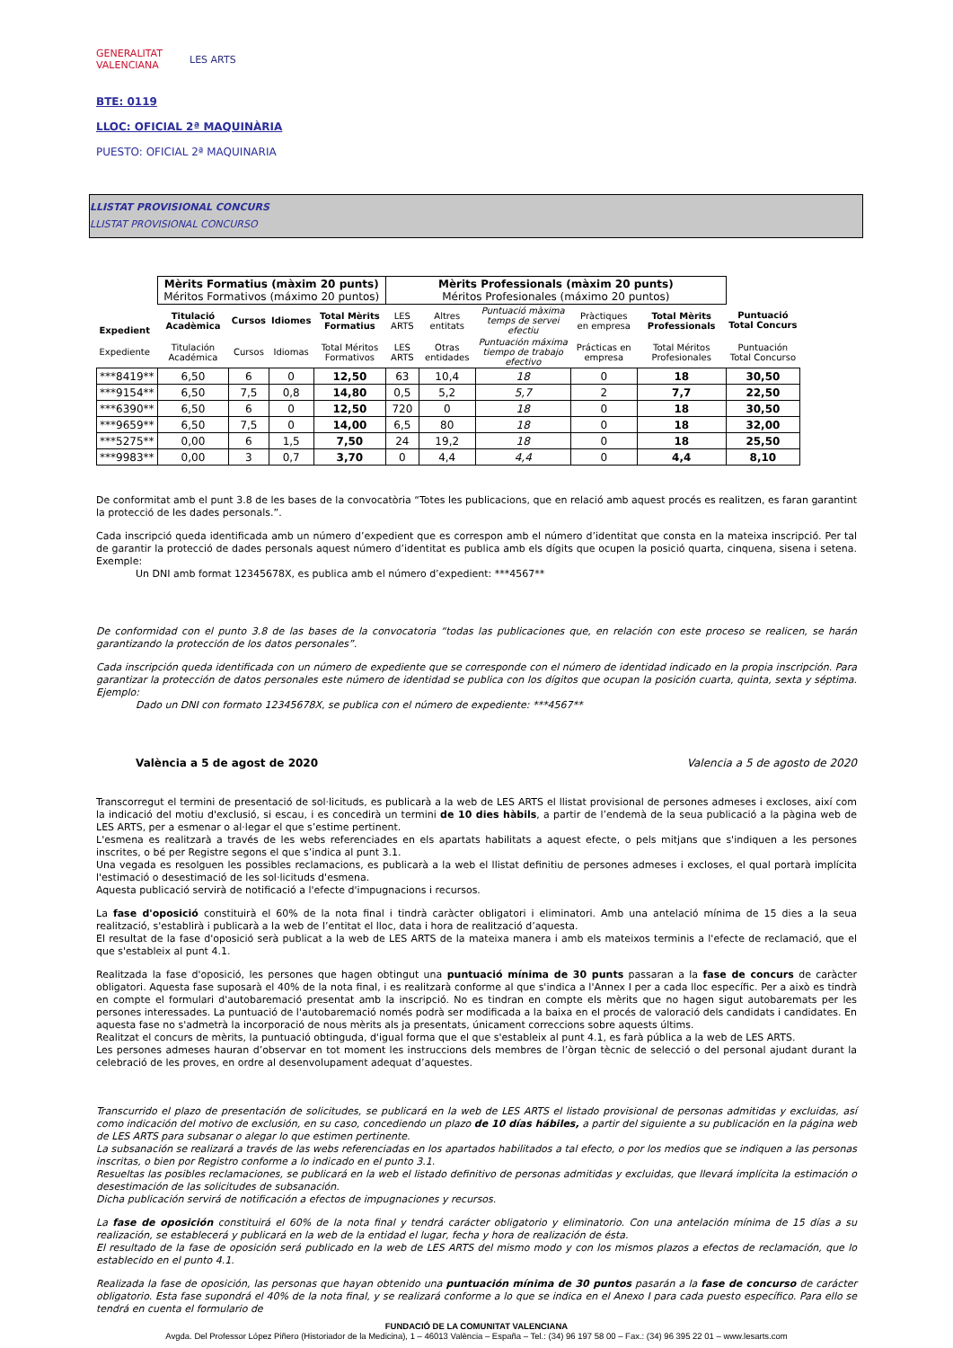GENERALITAT
VALENCIANA LES ARTS
BTE: 0119
LLOC: OFICIAL 2ª MAQUINÀRIA
PUESTO: OFICIAL 2ª MAQUINARIA
LLISTAT PROVISIONAL CONCURS
LLISTAT PROVISIONAL CONCURSO
| | Mèrits Formatius (màxim 20 punts) Méritos Formativos (máximo 20 puntos) | | | | Mèrits Professionals (màxim 20 punts) Méritos Profesionales (máximo 20 puntos) | | | | | |
| Expedient | Titulació Acadèmica | Cursos | Idiomes | Total Mèrits Formatius | LES ARTS | Altres entitats | Puntuació màxima temps de servei efectiu | Pràctiques en empresa | Total Mèrits Professionals | Puntuació Total Concurs |
| Expediente | Titulación Académica | Cursos | Idiomas | Total Méritos Formativos | LES ARTS | Otras entidades | Puntuación máxima tiempo de trabajo efectivo | Prácticas en empresa | Total Méritos Profesionales | Puntuación Total Concurso |
| ***8419** | 6,50 | 6 | 0 | 12,50 | 63 | 10,4 | 18 | 0 | 18 | 30,50 |
| ***9154** | 6,50 | 7,5 | 0,8 | 14,80 | 0,5 | 5,2 | 5,7 | 2 | 7,7 | 22,50 |
| ***6390** | 6,50 | 6 | 0 | 12,50 | 720 | 0 | 18 | 0 | 18 | 30,50 |
| ***9659** | 6,50 | 7,5 | 0 | 14,00 | 6,5 | 80 | 18 | 0 | 18 | 32,00 |
| ***5275** | 0,00 | 6 | 1,5 | 7,50 | 24 | 19,2 | 18 | 0 | 18 | 25,50 |
| ***9983** | 0,00 | 3 | 0,7 | 3,70 | 0 | 4,4 | 4,4 | 0 | 4,4 | 8,10 |
De conformitat amb el punt 3.8 de les bases de la convocatòria “Totes les publicacions, que en relació amb aquest procés es realitzen, es faran garantint la protecció de les dades personals.”.
Cada inscripció queda identificada amb un número d’expedient que es correspon amb el número d’identitat que consta en la mateixa inscripció. Per tal de garantir la protecció de dades personals aquest número d’identitat es publica amb els dígits que ocupen la posició quarta, cinquena, sisena i setena. Exemple:
Un DNI amb format 12345678X, es publica amb el número d’expedient: ***4567**
De conformidad con el punto 3.8 de las bases de la convocatoria “todas las publicaciones que, en relación con este proceso se realicen, se harán garantizando la protección de los datos personales”.
Cada inscripción queda identificada con un número de expediente que se corresponde con el número de identidad indicado en la propia inscripción. Para garantizar la protección de datos personales este número de identidad se publica con los dígitos que ocupan la posición cuarta, quinta, sexta y séptima. Ejemplo:
Dado un DNI con formato 12345678X, se publica con el número de expediente: ***4567**
València a 5 de agost de 2020 Valencia a 5 de agosto de 2020
Transcorregut el termini de presentació de sol·licituds, es publicarà a la web de LES ARTS el llistat provisional de persones admeses i excloses, així com la indicació del motiu d'exclusió, si escau, i es concedirà un termini de 10 dies hàbils, a partir de l’endemà de la seua publicació a la pàgina web de LES ARTS, per a esmenar o al·legar el que s’estime pertinent.
L'esmena es realitzarà a través de les webs referenciades en els apartats habilitats a aquest efecte, o pels mitjans que s'indiquen a les persones inscrites, o bé per Registre segons el que s’indica al punt 3.1.
Una vegada es resolguen les possibles reclamacions, es publicarà a la web el llistat definitiu de persones admeses i excloses, el qual portarà implícita l'estimació o desestimació de les sol·licituds d'esmena.
Aquesta publicació servirà de notificació a l'efecte d'impugnacions i recursos.
La fase d'oposició constituirà el 60% de la nota final i tindrà caràcter obligatori i eliminatori. Amb una antelació mínima de 15 dies a la seua realització, s'establirà i publicarà a la web de l’entitat el lloc, data i hora de realització d’aquesta.
El resultat de la fase d'oposició serà publicat a la web de LES ARTS de la mateixa manera i amb els mateixos terminis a l'efecte de reclamació, que el que s'estableix al punt 4.1.
Realitzada la fase d'oposició, les persones que hagen obtingut una puntuació mínima de 30 punts passaran a la fase de concurs de caràcter obligatori. Aquesta fase suposarà el 40% de la nota final, i es realitzarà conforme al que s'indica a l'Annex I per a cada lloc específic. Per a això es tindrà en compte el formulari d'autobaremació presentat amb la inscripció. No es tindran en compte els mèrits que no hagen sigut autobaremats per les persones interessades. La puntuació de l'autobaremació només podrà ser modificada a la baixa en el procés de valoració dels candidats i candidates. En aquesta fase no s'admetrà la incorporació de nous mèrits als ja presentats, únicament correccions sobre aquests últims.
Realitzat el concurs de mèrits, la puntuació obtinguda, d'igual forma que el que s'estableix al punt 4.1, es farà pública a la web de LES ARTS.
Les persones admeses hauran d’observar en tot moment les instruccions dels membres de l’òrgan tècnic de selecció o del personal ajudant durant la celebració de les proves, en ordre al desenvolupament adequat d’aquestes.
Transcurrido el plazo de presentación de solicitudes, se publicará en la web de LES ARTS el listado provisional de personas admitidas y excluidas, así como indicación del motivo de exclusión, en su caso, concediendo un plazo de 10 días hábiles, a partir del siguiente a su publicación en la página web de LES ARTS para subsanar o alegar lo que estimen pertinente.
La subsanación se realizará a través de las webs referenciadas en los apartados habilitados a tal efecto, o por los medios que se indiquen a las personas inscritas, o bien por Registro conforme a lo indicado en el punto 3.1.
Resueltas las posibles reclamaciones, se publicará en la web el listado definitivo de personas admitidas y excluidas, que llevará implícita la estimación o desestimación de las solicitudes de subsanación.
Dicha publicación servirá de notificación a efectos de impugnaciones y recursos.
La fase de oposición constituirá el 60% de la nota final y tendrá carácter obligatorio y eliminatorio. Con una antelación mínima de 15 días a su realización, se establecerá y publicará en la web de la entidad el lugar, fecha y hora de realización de ésta.
El resultado de la fase de oposición será publicado en la web de LES ARTS del mismo modo y con los mismos plazos a efectos de reclamación, que lo establecido en el punto 4.1.
Realizada la fase de oposición, las personas que hayan obtenido una puntuación mínima de 30 puntos pasarán a la fase de concurso de carácter obligatorio. Esta fase supondrá el 40% de la nota final, y se realizará conforme a lo que se indica en el Anexo I para cada puesto específico. Para ello se tendrá en cuenta el formulario de
FUNDACIÓ DE LA COMUNITAT VALENCIANA
Avgda. Del Professor López Piñero (Historiador de la Medicina), 1 – 46013 València – España – Tel.: (34) 96 197 58 00 – Fax.: (34) 96 395 22 01 – www.lesarts.com